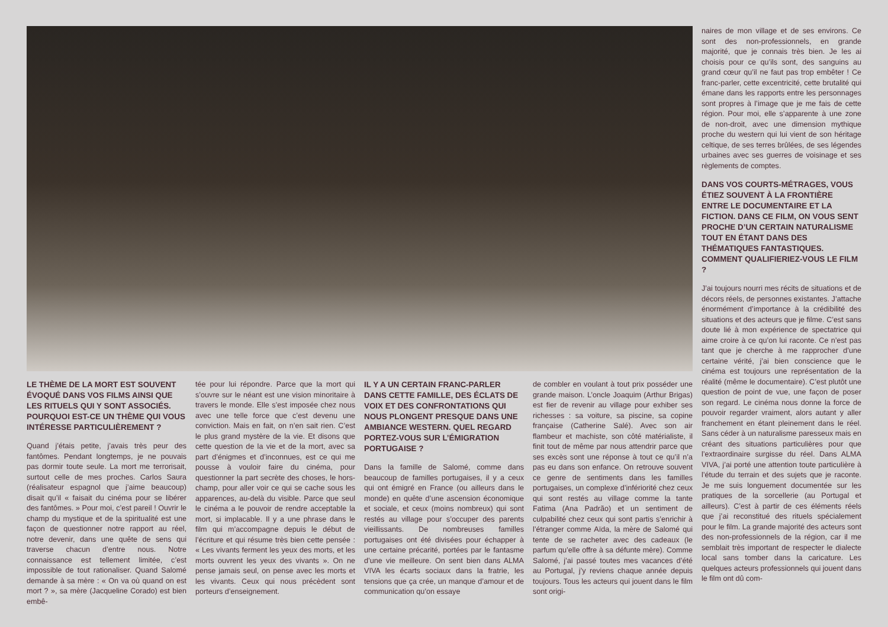naires de mon village et de ses environs. Ce sont des non-professionnels, en grande majorité, que je connais très bien. Je les ai choisis pour ce qu’ils sont, des sanguins au grand cœur qu’il ne faut pas trop embêter ! Ce franc-parler, cette excentricité, cette brutalité qui émane dans les rapports entre les personnages sont propres à l’image que je me fais de cette région. Pour moi, elle s’apparente à une zone de non-droit, avec une dimension mythique proche du western qui lui vient de son héritage celtique, de ses terres brûlées, de ses légendes urbaines avec ses guerres de voisinage et ses règlements de comptes.
DANS VOS COURTS-MÉTRAGES, VOUS ÉTIEZ SOUVENT À LA FRONTIÈRE ENTRE LE DOCUMENTAIRE ET LA FICTION. DANS CE FILM, ON VOUS SENT PROCHE D’UN CERTAIN NATURALISME TOUT EN ÉTANT DANS DES THÉMATIQUES FANTASTIQUES. COMMENT QUALIFIERIEZ-VOUS LE FILM ?
J’ai toujours nourri mes récits de situations et de décors réels, de personnes existantes. J’attache énormément d’importance à la crédibilité des situations et des acteurs que je filme. C’est sans doute lié à mon expérience de spectatrice qui aime croire à ce qu’on lui raconte. Ce n’est pas tant que je cherche à me rapprocher d’une certaine vérité, j’ai bien conscience que le cinéma est toujours une représentation de la réalité (même le documentaire). C’est plutôt une question de point de vue, une façon de poser son regard. Le cinéma nous donne la force de pouvoir regarder vraiment, alors autant y aller franchement en étant pleinement dans le réel. Sans céder à un naturalisme paresseux mais en créant des situations particulières pour que l’extraordinaire surgisse du réel. Dans ALMA VIVA, j’ai porté une attention toute particulière à l’étude du terrain et des sujets que je raconte. Je me suis longuement documentée sur les pratiques de la sorcellerie (au Portugal et ailleurs). C’est à partir de ces éléments réels que j’ai reconstitué des rituels spécialement pour le film. La grande majorité des acteurs sont des non-professionnels de la région, car il me semblait très important de respecter le dialecte local sans tomber dans la caricature. Les quelques acteurs professionnels qui jouent dans le film ont dû com-
LE THÈME DE LA MORT EST SOUVENT ÉVOQUÉ DANS VOS FILMS AINSI QUE LES RITUELS QUI Y SONT ASSOCIÉS. POURQUOI EST-CE UN THÈME QUI VOUS INTÉRESSE PARTICULIÈREMENT ?
Quand j’étais petite, j’avais très peur des fantômes. Pendant longtemps, je ne pouvais pas dormir toute seule. La mort me terrorisait, surtout celle de mes proches. Carlos Saura (réalisateur espagnol que j’aime beaucoup) disait qu’il « faisait du cinéma pour se libérer des fantômes. » Pour moi, c’est pareil ! Ouvrir le champ du mystique et de la spiritualité est une façon de questionner notre rapport au réel, notre devenir, dans une quête de sens qui traverse chacun d’entre nous. Notre connaissance est tellement limitée, c’est impossible de tout rationaliser. Quand Salomé demande à sa mère : « On va où quand on est mort ? », sa mère (Jacqueline Corado) est bien embê-
tée pour lui répondre. Parce que la mort qui s’ouvre sur le néant est une vision minoritaire à travers le monde. Elle s’est imposée chez nous avec une telle force que c’est devenu une conviction. Mais en fait, on n’en sait rien. C’est le plus grand mystère de la vie. Et disons que cette question de la vie et de la mort, avec sa part d’énigmes et d’inconnues, est ce qui me pousse à vouloir faire du cinéma, pour questionner la part secrète des choses, le hors-champ, pour aller voir ce qui se cache sous les apparences, au-delà du visible. Parce que seul le cinéma a le pouvoir de rendre acceptable la mort, si implacable. Il y a une phrase dans le film qui m’accompagne depuis le début de l’écriture et qui résume très bien cette pensée : « Les vivants ferment les yeux des morts, et les morts ouvrent les yeux des vivants ». On ne pense jamais seul, on pense avec les morts et les vivants. Ceux qui nous précèdent sont porteurs d’enseignement.
IL Y A UN CERTAIN FRANC-PARLER DANS CETTE FAMILLE, DES ÉCLATS DE VOIX ET DES CONFRONTATIONS QUI NOUS PLONGENT PRESQUE DANS UNE AMBIANCE WESTERN. QUEL REGARD PORTEZ-VOUS SUR L’ÉMIGRATION PORTUGAISE ?
Dans la famille de Salomé, comme dans beaucoup de familles portugaises, il y a ceux qui ont émigré en France (ou ailleurs dans le monde) en quête d’une ascension économique et sociale, et ceux (moins nombreux) qui sont restés au village pour s’occuper des parents vieillissants. De nombreuses familles portugaises ont été divisées pour échapper à une certaine précarité, portées par le fantasme d’une vie meilleure. On sent bien dans ALMA VIVA les écarts sociaux dans la fratrie, les tensions que ça crée, un manque d’amour et de communication qu’on essaye
de combler en voulant à tout prix posséder une grande maison. L’oncle Joaquim (Arthur Brigas) est fier de revenir au village pour exhiber ses richesses : sa voiture, sa piscine, sa copine française (Catherine Salé). Avec son air flambeur et machiste, son côté matérialiste, il finit tout de même par nous attendrir parce que ses excès sont une réponse à tout ce qu’il n’a pas eu dans son enfance. On retrouve souvent ce genre de sentiments dans les familles portugaises, un complexe d’infériorité chez ceux qui sont restés au village comme la tante Fatima (Ana Padrão) et un sentiment de culpabilité chez ceux qui sont partis s’enrichir à l’étranger comme Aïda, la mère de Salomé qui tente de se racheter avec des cadeaux (le parfum qu’elle offre à sa défunte mère). Comme Salomé, j’ai passé toutes mes vacances d’été au Portugal, j’y reviens chaque année depuis toujours. Tous les acteurs qui jouent dans le film sont origi-